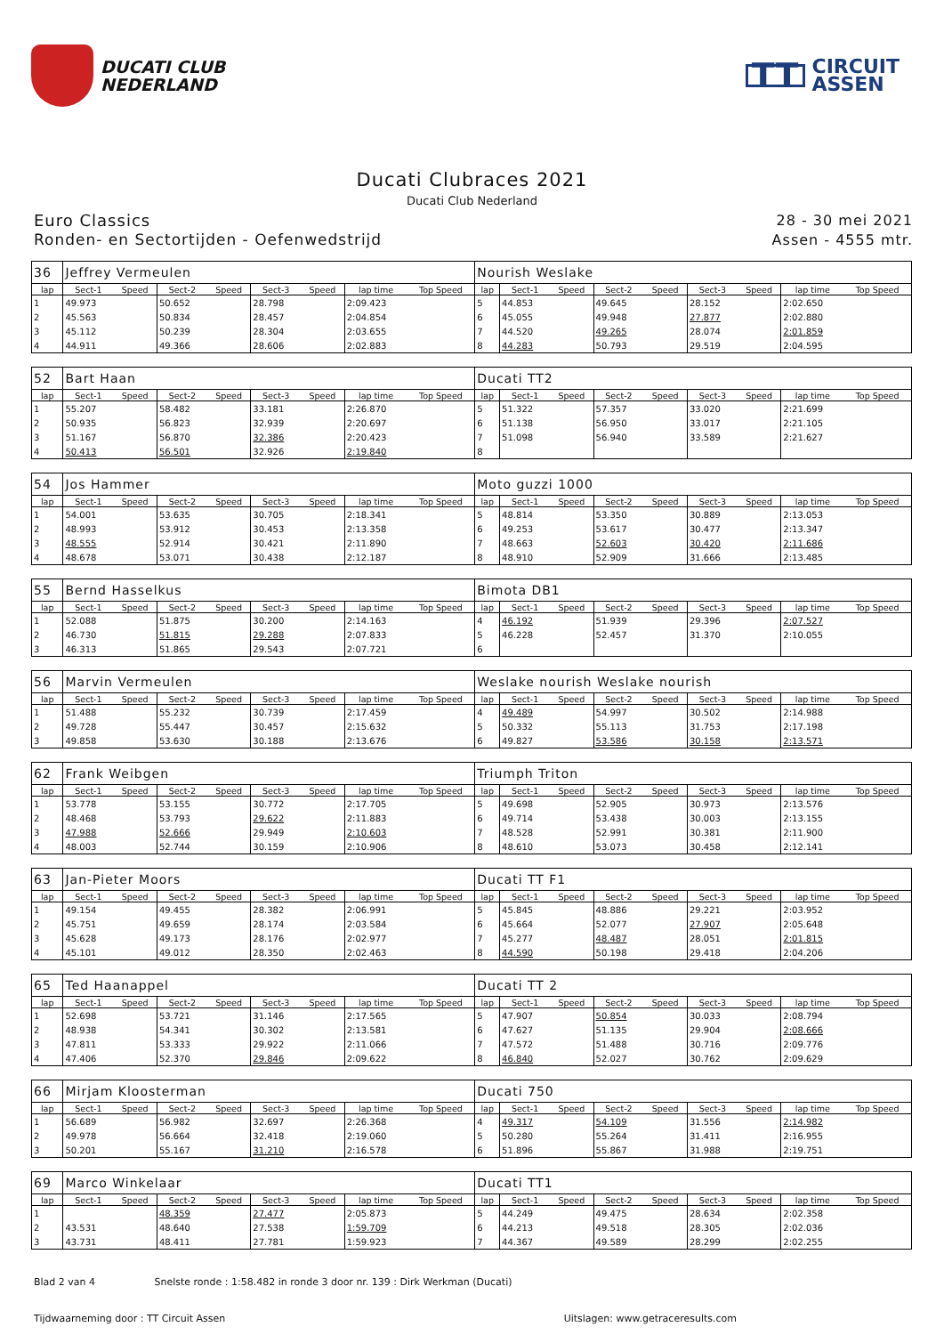DUCATI CLUB
NEDERLAND
TT
CIRCUIT
ASSEN
Ducati Clubraces 2021
Ducati Club Nederland
Euro Classics
Ronden- en Sectortijden - Oefenwedstrijd
28 - 30 mei 2021
Assen - 4555 mtr.
| 36 | Jeffrey Vermeulen | | | | | | | | Nourish Weslake | | | | | | | | |
| lap | Sect-1 | Speed | Sect-2 | Speed | Sect-3 | Speed | lap time | Top Speed | lap | Sect-1 | Speed | Sect-2 | Speed | Sect-3 | Speed | lap time | Top Speed |
| 1 | 49.973 | | 50.652 | | 28.798 | | 2:09.423 | | 5 | 44.853 | | 49.645 | | 28.152 | | 2:02.650 | |
| 2 | 45.563 | | 50.834 | | 28.457 | | 2:04.854 | | 6 | 45.055 | | 49.948 | | 27.877 | | 2:02.880 | |
| 3 | 45.112 | | 50.239 | | 28.304 | | 2:03.655 | | 7 | 44.520 | | 49.265 | | 28.074 | | 2:01.859 | |
| 4 | 44.911 | | 49.366 | | 28.606 | | 2:02.883 | | 8 | 44.283 | | 50.793 | | 29.519 | | 2:04.595 | |
| 52 | Bart Haan | | | | | | | | Ducati TT2 | | | | | | | | |
| lap | Sect-1 | Speed | Sect-2 | Speed | Sect-3 | Speed | lap time | Top Speed | lap | Sect-1 | Speed | Sect-2 | Speed | Sect-3 | Speed | lap time | Top Speed |
| 1 | 55.207 | | 58.482 | | 33.181 | | 2:26.870 | | 5 | 51.322 | | 57.357 | | 33.020 | | 2:21.699 | |
| 2 | 50.935 | | 56.823 | | 32.939 | | 2:20.697 | | 6 | 51.138 | | 56.950 | | 33.017 | | 2:21.105 | |
| 3 | 51.167 | | 56.870 | | 32.386 | | 2:20.423 | | 7 | 51.098 | | 56.940 | | 33.589 | | 2:21.627 | |
| 4 | 50.413 | | 56.501 | | 32.926 | | 2:19.840 | | 8 | | | | | | | | |
| 54 | Jos Hammer | | | | | | | | Moto guzzi 1000 | | | | | | | | |
| lap | Sect-1 | Speed | Sect-2 | Speed | Sect-3 | Speed | lap time | Top Speed | lap | Sect-1 | Speed | Sect-2 | Speed | Sect-3 | Speed | lap time | Top Speed |
| 1 | 54.001 | | 53.635 | | 30.705 | | 2:18.341 | | 5 | 48.814 | | 53.350 | | 30.889 | | 2:13.053 | |
| 2 | 48.993 | | 53.912 | | 30.453 | | 2:13.358 | | 6 | 49.253 | | 53.617 | | 30.477 | | 2:13.347 | |
| 3 | 48.555 | | 52.914 | | 30.421 | | 2:11.890 | | 7 | 48.663 | | 52.603 | | 30.420 | | 2:11.686 | |
| 4 | 48.678 | | 53.071 | | 30.438 | | 2:12.187 | | 8 | 48.910 | | 52.909 | | 31.666 | | 2:13.485 | |
| 55 | Bernd Hasselkus | | | | | | | | Bimota DB1 | | | | | | | | |
| lap | Sect-1 | Speed | Sect-2 | Speed | Sect-3 | Speed | lap time | Top Speed | lap | Sect-1 | Speed | Sect-2 | Speed | Sect-3 | Speed | lap time | Top Speed |
| 1 | 52.088 | | 51.875 | | 30.200 | | 2:14.163 | | 4 | 46.192 | | 51.939 | | 29.396 | | 2:07.527 | |
| 2 | 46.730 | | 51.815 | | 29.288 | | 2:07.833 | | 5 | 46.228 | | 52.457 | | 31.370 | | 2:10.055 | |
| 3 | 46.313 | | 51.865 | | 29.543 | | 2:07.721 | | 6 | | | | | | | | |
| 56 | Marvin Vermeulen | | | | | | | | Weslake nourish Weslake nourish | | | | | | | | |
| lap | Sect-1 | Speed | Sect-2 | Speed | Sect-3 | Speed | lap time | Top Speed | lap | Sect-1 | Speed | Sect-2 | Speed | Sect-3 | Speed | lap time | Top Speed |
| 1 | 51.488 | | 55.232 | | 30.739 | | 2:17.459 | | 4 | 49.489 | | 54.997 | | 30.502 | | 2:14.988 | |
| 2 | 49.728 | | 55.447 | | 30.457 | | 2:15.632 | | 5 | 50.332 | | 55.113 | | 31.753 | | 2:17.198 | |
| 3 | 49.858 | | 53.630 | | 30.188 | | 2:13.676 | | 6 | 49.827 | | 53.586 | | 30.158 | | 2:13.571 | |
| 62 | Frank Weibgen | | | | | | | | Triumph Triton | | | | | | | | |
| lap | Sect-1 | Speed | Sect-2 | Speed | Sect-3 | Speed | lap time | Top Speed | lap | Sect-1 | Speed | Sect-2 | Speed | Sect-3 | Speed | lap time | Top Speed |
| 1 | 53.778 | | 53.155 | | 30.772 | | 2:17.705 | | 5 | 49.698 | | 52.905 | | 30.973 | | 2:13.576 | |
| 2 | 48.468 | | 53.793 | | 29.622 | | 2:11.883 | | 6 | 49.714 | | 53.438 | | 30.003 | | 2:13.155 | |
| 3 | 47.988 | | 52.666 | | 29.949 | | 2:10.603 | | 7 | 48.528 | | 52.991 | | 30.381 | | 2:11.900 | |
| 4 | 48.003 | | 52.744 | | 30.159 | | 2:10.906 | | 8 | 48.610 | | 53.073 | | 30.458 | | 2:12.141 | |
| 63 | Jan-Pieter Moors | | | | | | | | Ducati TT F1 | | | | | | | | |
| lap | Sect-1 | Speed | Sect-2 | Speed | Sect-3 | Speed | lap time | Top Speed | lap | Sect-1 | Speed | Sect-2 | Speed | Sect-3 | Speed | lap time | Top Speed |
| 1 | 49.154 | | 49.455 | | 28.382 | | 2:06.991 | | 5 | 45.845 | | 48.886 | | 29.221 | | 2:03.952 | |
| 2 | 45.751 | | 49.659 | | 28.174 | | 2:03.584 | | 6 | 45.664 | | 52.077 | | 27.907 | | 2:05.648 | |
| 3 | 45.628 | | 49.173 | | 28.176 | | 2:02.977 | | 7 | 45.277 | | 48.487 | | 28.051 | | 2:01.815 | |
| 4 | 45.101 | | 49.012 | | 28.350 | | 2:02.463 | | 8 | 44.590 | | 50.198 | | 29.418 | | 2:04.206 | |
| 65 | Ted Haanappel | | | | | | | | Ducati TT 2 | | | | | | | | |
| lap | Sect-1 | Speed | Sect-2 | Speed | Sect-3 | Speed | lap time | Top Speed | lap | Sect-1 | Speed | Sect-2 | Speed | Sect-3 | Speed | lap time | Top Speed |
| 1 | 52.698 | | 53.721 | | 31.146 | | 2:17.565 | | 5 | 47.907 | | 50.854 | | 30.033 | | 2:08.794 | |
| 2 | 48.938 | | 54.341 | | 30.302 | | 2:13.581 | | 6 | 47.627 | | 51.135 | | 29.904 | | 2:08.666 | |
| 3 | 47.811 | | 53.333 | | 29.922 | | 2:11.066 | | 7 | 47.572 | | 51.488 | | 30.716 | | 2:09.776 | |
| 4 | 47.406 | | 52.370 | | 29.846 | | 2:09.622 | | 8 | 46.840 | | 52.027 | | 30.762 | | 2:09.629 | |
| 66 | Mirjam Kloosterman | | | | | | | | Ducati 750 | | | | | | | | |
| lap | Sect-1 | Speed | Sect-2 | Speed | Sect-3 | Speed | lap time | Top Speed | lap | Sect-1 | Speed | Sect-2 | Speed | Sect-3 | Speed | lap time | Top Speed |
| 1 | 56.689 | | 56.982 | | 32.697 | | 2:26.368 | | 4 | 49.317 | | 54.109 | | 31.556 | | 2:14.982 | |
| 2 | 49.978 | | 56.664 | | 32.418 | | 2:19.060 | | 5 | 50.280 | | 55.264 | | 31.411 | | 2:16.955 | |
| 3 | 50.201 | | 55.167 | | 31.210 | | 2:16.578 | | 6 | 51.896 | | 55.867 | | 31.988 | | 2:19.751 | |
| 69 | Marco Winkelaar | | | | | | | | Ducati TT1 | | | | | | | | |
| lap | Sect-1 | Speed | Sect-2 | Speed | Sect-3 | Speed | lap time | Top Speed | lap | Sect-1 | Speed | Sect-2 | Speed | Sect-3 | Speed | lap time | Top Speed |
| 1 | | | 48.359 | | 27.477 | | 2:05.873 | | 5 | 44.249 | | 49.475 | | 28.634 | | 2:02.358 | |
| 2 | 43.531 | | 48.640 | | 27.538 | | 1:59.709 | | 6 | 44.213 | | 49.518 | | 28.305 | | 2:02.036 | |
| 3 | 43.731 | | 48.411 | | 27.781 | | 1:59.923 | | 7 | 44.367 | | 49.589 | | 28.299 | | 2:02.255 | |
Blad 2 van 4 Snelste ronde : 1:58.482 in ronde 3 door nr. 139 : Dirk Werkman (Ducati)
Tijdwaarneming door : TT Circuit Assen Uitslagen: www.getraceresults.com